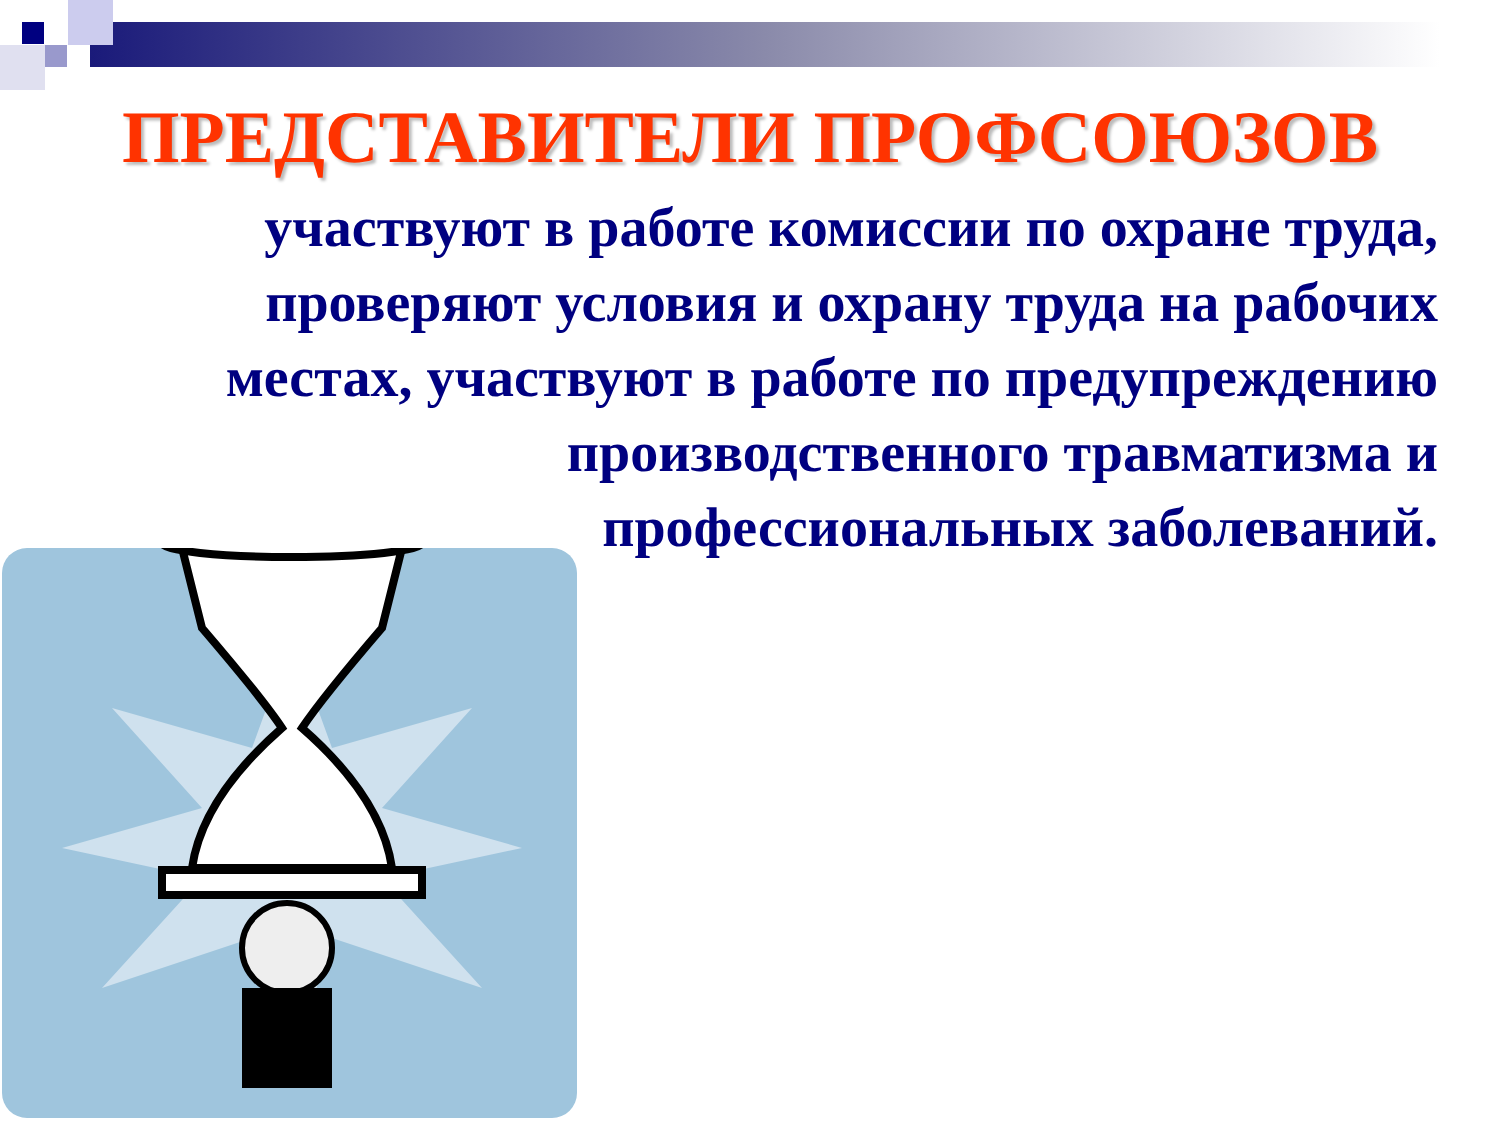ПРЕДСТАВИТЕЛИ ПРОФСОЮЗОВ
участвуют в работе комиссии по охране труда, проверяют условия и охрану труда на рабочих местах, участвуют в работе по предупреждению производственного травматизма и профессиональных заболеваний.